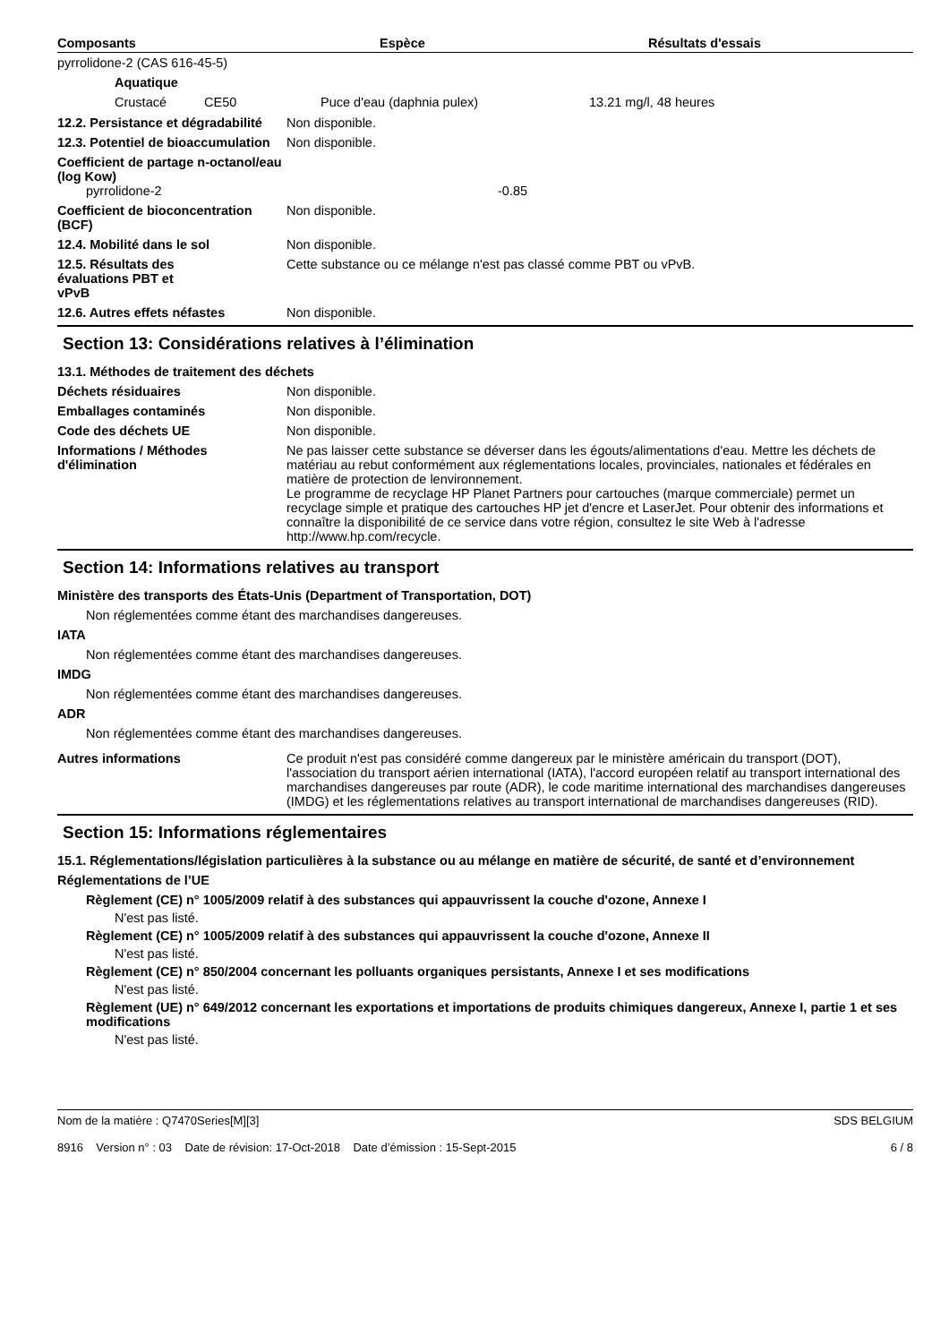| Composants | Espèce | Résultats d'essais |
| --- | --- | --- |
| pyrrolidone-2 (CAS 616-45-5) | | | |
| Aquatique | | | |
| Crustacé | CE50 | Puce d'eau (daphnia pulex) | 13.21 mg/l, 48 heures |
12.2. Persistance et dégradabilité
Non disponible.
12.3. Potentiel de bioaccumulation
Non disponible.
Coefficient de partage n-octanol/eau (log Kow)
pyrrolidone-2 -0.85
Coefficient de bioconcentration (BCF)
Non disponible.
12.4. Mobilité dans le sol Non disponible.
12.5. Résultats des évaluations PBT et vPvB
Cette substance ou ce mélange n'est pas classé comme PBT ou vPvB.
12.6. Autres effets néfastes Non disponible.
Section 13: Considérations relatives à l’élimination
13.1. Méthodes de traitement des déchets
Déchets résiduaires Non disponible.
Emballages contaminés Non disponible.
Code des déchets UE Non disponible.
Informations / Méthodes d'élimination
Ne pas laisser cette substance se déverser dans les égouts/alimentations d'eau. Mettre les déchets de matériau au rebut conformément aux réglementations locales, provinciales, nationales et fédérales en matière de protection de lenvironnement.
Le programme de recyclage HP Planet Partners pour cartouches (marque commerciale) permet un recyclage simple et pratique des cartouches HP jet d'encre et LaserJet. Pour obtenir des informations et connaître la disponibilité de ce service dans votre région, consultez le site Web à l'adresse http://www.hp.com/recycle.
Section 14: Informations relatives au transport
Ministère des transports des États-Unis (Department of Transportation, DOT)
Non réglementées comme étant des marchandises dangereuses.
IATA
Non réglementées comme étant des marchandises dangereuses.
IMDG
Non réglementées comme étant des marchandises dangereuses.
ADR
Non réglementées comme étant des marchandises dangereuses.
Autres informations Ce produit n'est pas considéré comme dangereux par le ministère américain du transport (DOT), l'association du transport aérien international (IATA), l'accord européen relatif au transport international des marchandises dangereuses par route (ADR), le code maritime international des marchandises dangereuses (IMDG) et les réglementations relatives au transport international de marchandises dangereuses (RID).
Section 15: Informations réglementaires
15.1. Réglementations/législation particulières à la substance ou au mélange en matière de sécurité, de santé et d’environnement
Réglementations de l’UE
Règlement (CE) n° 1005/2009 relatif à des substances qui appauvrissent la couche d'ozone, Annexe I
N'est pas listé.
Règlement (CE) n° 1005/2009 relatif à des substances qui appauvrissent la couche d'ozone, Annexe II
N'est pas listé.
Règlement (CE) n° 850/2004 concernant les polluants organiques persistants, Annexe I et ses modifications
N'est pas listé.
Règlement (UE) n° 649/2012 concernant les exportations et importations de produits chimiques dangereux, Annexe I, partie 1 et ses modifications
N'est pas listé.
Nom de la matière : Q7470Series[M][3]
8916 Version n° : 03 Date de révision: 17-Oct-2018 Date d’émission : 15-Sept-2015
SDS BELGIUM
6 / 8